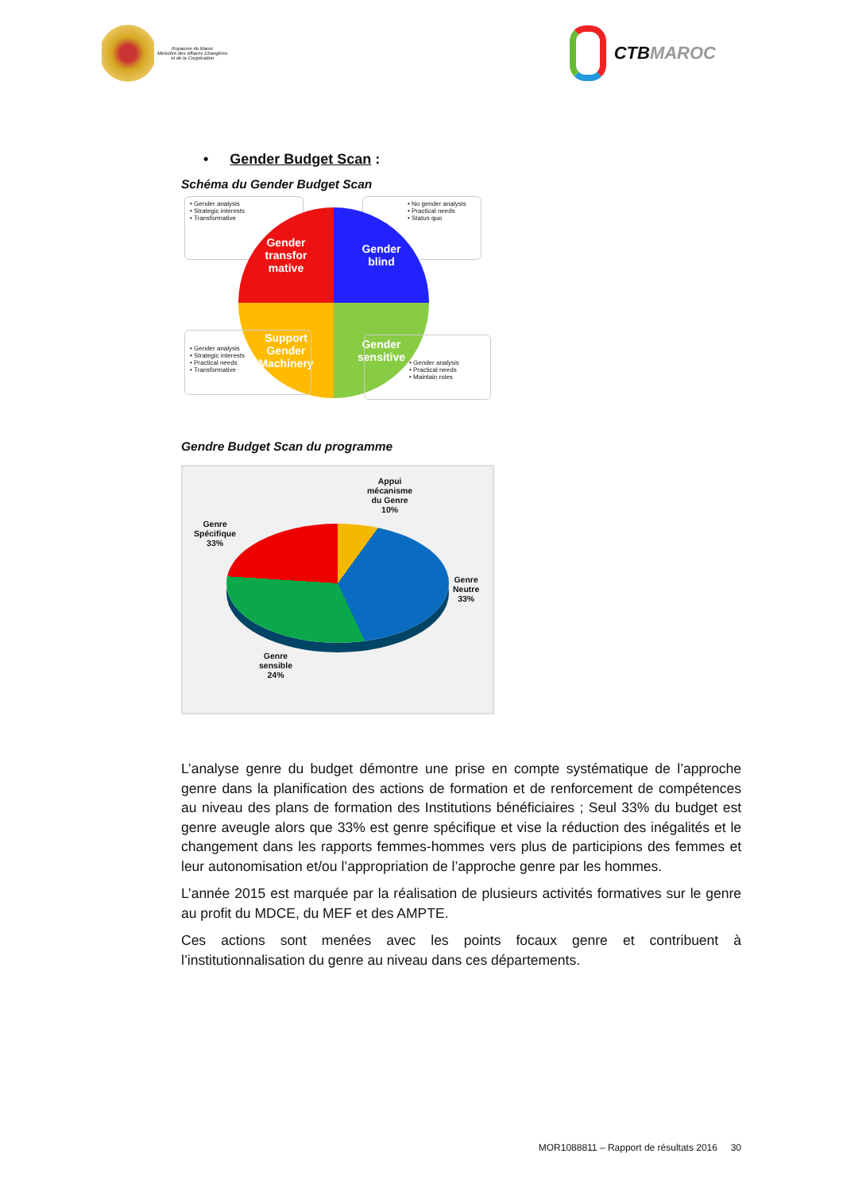Royaume du Maroc
Ministère des Affaires Etrangères
et de la Coopération
CTB MAROC
• Gender Budget Scan :
Schéma du Gender Budget Scan
• Gender analysis
• Strategic interests
• Transformative
• No gender analysis
• Practical needs
• Status quo
Gender
transfor
mative
Gender
blind
Support
Gender
Machinery
Gender
sensitive
• Gender analysis
• Strategic interests
• Practical needs
• Transformative
• Gender analysis
• Practical needs
• Maintain roles
Gendre Budget Scan du programme
Appui
mécanisme
du Genre
10%
Genre
Spécifique
33%
Genre
Neutre
33%
Genre
sensible
24%
L’analyse genre du budget démontre une prise en compte systématique de l’approche genre dans la planification des actions de formation et de renforcement de compétences au niveau des plans de formation des Institutions bénéficiaires ; Seul 33% du budget est genre aveugle alors que 33% est genre spécifique et vise la réduction des inégalités et le changement dans les rapports femmes-hommes vers plus de participions des femmes et leur autonomisation et/ou l’appropriation de l’approche genre par les hommes.
L’année 2015 est marquée par la réalisation de plusieurs activités formatives sur le genre au profit du MDCE, du MEF et des AMPTE.
Ces actions sont menées avec les points focaux genre et contribuent à l’institutionnalisation du genre au niveau dans ces départements.
MOR1088811 – Rapport de résultats 2016 30